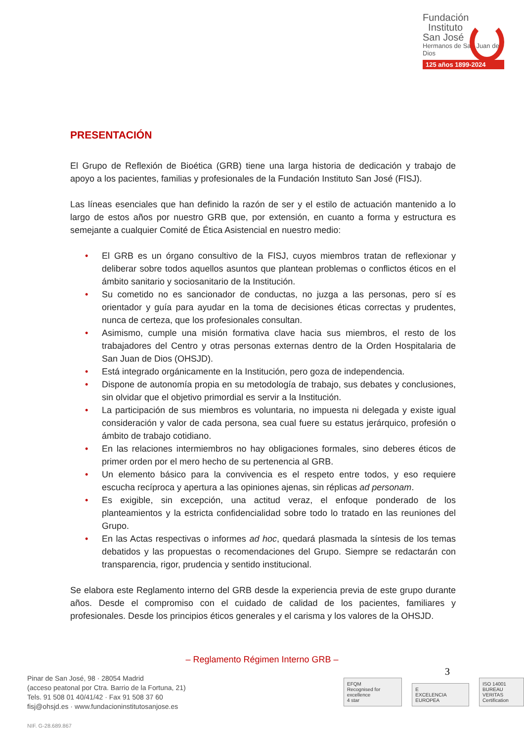Fundación
Instituto
San José
Hermanos de San Juan de Dios
125 años 1899-2024
PRESENTACIÓN
El Grupo de Reflexión de Bioética (GRB) tiene una larga historia de dedicación y trabajo de apoyo a los pacientes, familias y profesionales de la Fundación Instituto San José (FISJ).
Las líneas esenciales que han definido la razón de ser y el estilo de actuación mantenido a lo largo de estos años por nuestro GRB que, por extensión, en cuanto a forma y estructura es semejante a cualquier Comité de Ética Asistencial en nuestro medio:
• El GRB es un órgano consultivo de la FISJ, cuyos miembros tratan de reflexionar y deliberar sobre todos aquellos asuntos que plantean problemas o conflictos éticos en el ámbito sanitario y sociosanitario de la Institución.
• Su cometido no es sancionador de conductas, no juzga a las personas, pero sí es orientador y guía para ayudar en la toma de decisiones éticas correctas y prudentes, nunca de certeza, que los profesionales consultan.
• Asimismo, cumple una misión formativa clave hacia sus miembros, el resto de los trabajadores del Centro y otras personas externas dentro de la Orden Hospitalaria de San Juan de Dios (OHSJD).
• Está integrado orgánicamente en la Institución, pero goza de independencia.
• Dispone de autonomía propia en su metodología de trabajo, sus debates y conclusiones, sin olvidar que el objetivo primordial es servir a la Institución.
• La participación de sus miembros es voluntaria, no impuesta ni delegada y existe igual consideración y valor de cada persona, sea cual fuere su estatus jerárquico, profesión o ámbito de trabajo cotidiano.
• En las relaciones intermiembros no hay obligaciones formales, sino deberes éticos de primer orden por el mero hecho de su pertenencia al GRB.
• Un elemento básico para la convivencia es el respeto entre todos, y eso requiere escucha recíproca y apertura a las opiniones ajenas, sin réplicas ad personam.
• Es exigible, sin excepción, una actitud veraz, el enfoque ponderado de los planteamientos y la estricta confidencialidad sobre todo lo tratado en las reuniones del Grupo.
• En las Actas respectivas o informes ad hoc, quedará plasmada la síntesis de los temas debatidos y las propuestas o recomendaciones del Grupo. Siempre se redactarán con transparencia, rigor, prudencia y sentido institucional.
Se elabora este Reglamento interno del GRB desde la experiencia previa de este grupo durante años. Desde el compromiso con el cuidado de calidad de los pacientes, familiares y profesionales. Desde los principios éticos generales y el carisma y los valores de la OHSJD.
– Reglamento Régimen Interno GRB –
3
Pinar de San José, 98 · 28054 Madrid
(acceso peatonal por Ctra. Barrio de la Fortuna, 21)
Tels. 91 508 01 40/41/42 · Fax 91 508 37 60
fisj@ohsjd.es · www.fundacioninstitutosanjose.es
NIF. G-28.689.867
EFQM
Recognised for excellence
4 star
E
EXCELENCIA EUROPEA
ISO 14001
BUREAU VERITAS
Certification